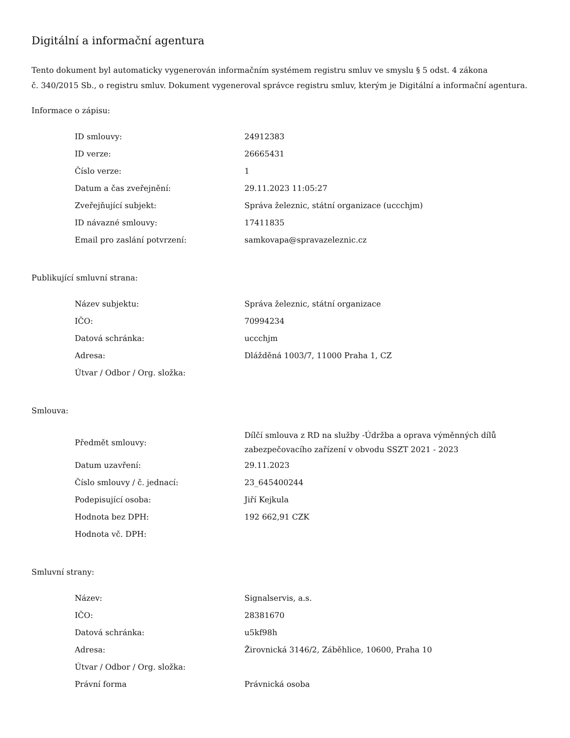Digitální a informační agentura
Tento dokument byl automaticky vygenerován informačním systémem registru smluv ve smyslu § 5 odst. 4 zákona
č. 340/2015 Sb., o registru smluv. Dokument vygeneroval správce registru smluv, kterým je Digitální a informační agentura.
Informace o zápisu:
| ID smlouvy: | 24912383 |
| ID verze: | 26665431 |
| Číslo verze: | 1 |
| Datum a čas zveřejnění: | 29.11.2023 11:05:27 |
| Zveřejňující subjekt: | Správa železnic, státní organizace (uccchjm) |
| ID návazné smlouvy: | 17411835 |
| Email pro zaslání potvrzení: | samkovapa@spravazeleznic.cz |
Publikující smluvní strana:
| Název subjektu: | Správa železnic, státní organizace |
| IČO: | 70994234 |
| Datová schránka: | uccchjm |
| Adresa: | Dlážděná 1003/7, 11000 Praha 1, CZ |
| Útvar / Odbor / Org. složka: | |
Smlouva:
| Předmět smlouvy: | Dílčí smlouva z RD na služby -Údržba a oprava výměnných dílů zabezpečovacího zařízení v obvodu SSZT 2021 - 2023 |
| Datum uzavření: | 29.11.2023 |
| Číslo smlouvy / č. jednací: | 23_645400244 |
| Podepisující osoba: | Jiří Kejkula |
| Hodnota bez DPH: | 192 662,91 CZK |
| Hodnota vč. DPH: | |
Smluvní strany:
| Název: | Signalservis, a.s. |
| IČO: | 28381670 |
| Datová schránka: | u5kf98h |
| Adresa: | Žirovnická 3146/2, Záběhlice, 10600, Praha 10 |
| Útvar / Odbor / Org. složka: | |
| Právní forma | Právnická osoba |